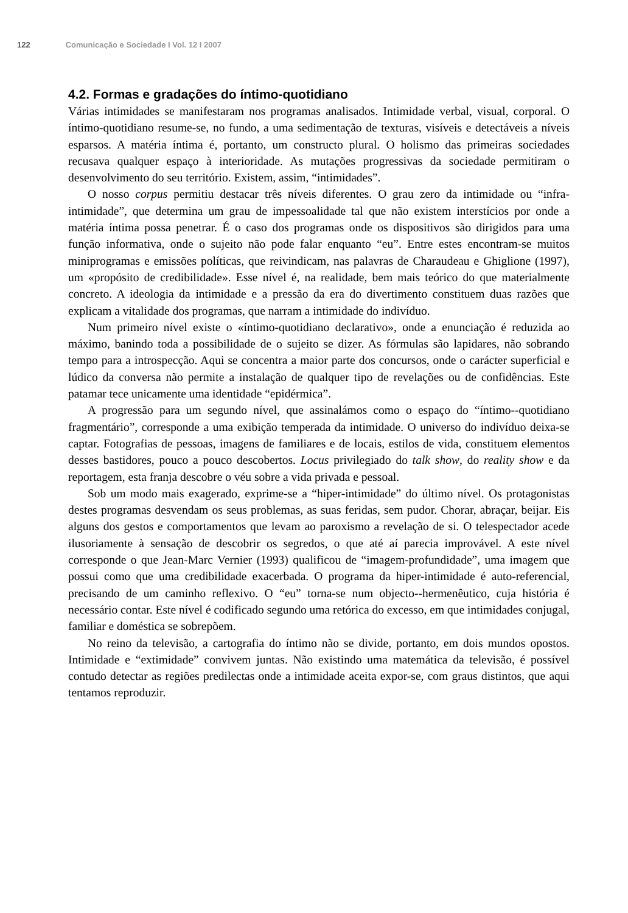122 Comunicação e Sociedade I Vol. 12 I 2007
4.2. Formas e gradações do íntimo-quotidiano
Várias intimidades se manifestaram nos programas analisados. Intimidade verbal, visual, corporal. O íntimo-quotidiano resume-se, no fundo, a uma sedimentação de texturas, visíveis e detectáveis a níveis esparsos. A matéria íntima é, portanto, um constructo plural. O holismo das primeiras sociedades recusava qualquer espaço à interioridade. As mutações progressivas da sociedade permitiram o desenvolvimento do seu território. Existem, assim, “intimidades”.
O nosso corpus permitiu destacar três níveis diferentes. O grau zero da intimidade ou “infra-intimidade”, que determina um grau de impessoalidade tal que não existem interstícios por onde a matéria íntima possa penetrar. É o caso dos programas onde os dispositivos são dirigidos para uma função informativa, onde o sujeito não pode falar enquanto “eu”. Entre estes encontram-se muitos miniprogramas e emissões políticas, que reivindicam, nas palavras de Charaudeau e Ghiglione (1997), um «propósito de credibilidade». Esse nível é, na realidade, bem mais teórico do que materialmente concreto. A ideologia da intimidade e a pressão da era do divertimento constituem duas razões que explicam a vitalidade dos programas, que narram a intimidade do indivíduo.
Num primeiro nível existe o «íntimo-quotidiano declarativo», onde a enunciação é reduzida ao máximo, banindo toda a possibilidade de o sujeito se dizer. As fórmulas são lapidares, não sobrando tempo para a introspecção. Aqui se concentra a maior parte dos concursos, onde o carácter superficial e lúdico da conversa não permite a instalação de qualquer tipo de revelações ou de confidências. Este patamar tece unicamente uma identidade “epidérmica”.
A progressão para um segundo nível, que assinalámos como o espaço do “íntimo--quotidiano fragmentário”, corresponde a uma exibição temperada da intimidade. O universo do indivíduo deixa-se captar. Fotografias de pessoas, imagens de familiares e de locais, estilos de vida, constituem elementos desses bastidores, pouco a pouco descobertos. Locus privilegiado do talk show, do reality show e da reportagem, esta franja descobre o véu sobre a vida privada e pessoal.
Sob um modo mais exagerado, exprime-se a “hiper-intimidade” do último nível. Os protagonistas destes programas desvendam os seus problemas, as suas feridas, sem pudor. Chorar, abraçar, beijar. Eis alguns dos gestos e comportamentos que levam ao paroxismo a revelação de si. O telespectador acede ilusoriamente à sensação de descobrir os segredos, o que até aí parecia improvável. A este nível corresponde o que Jean-Marc Vernier (1993) qualificou de “imagem-profundidade”, uma imagem que possui como que uma credibilidade exacerbada. O programa da hiper-intimidade é auto-referencial, precisando de um caminho reflexivo. O “eu” torna-se num objecto--hermenêutico, cuja história é necessário contar. Este nível é codificado segundo uma retórica do excesso, em que intimidades conjugal, familiar e doméstica se sobrepõem.
No reino da televisão, a cartografia do íntimo não se divide, portanto, em dois mundos opostos. Intimidade e “extimidade” convivem juntas. Não existindo uma matemática da televisão, é possível contudo detectar as regiões predilectas onde a intimidade aceita expor-se, com graus distintos, que aqui tentamos reproduzir.